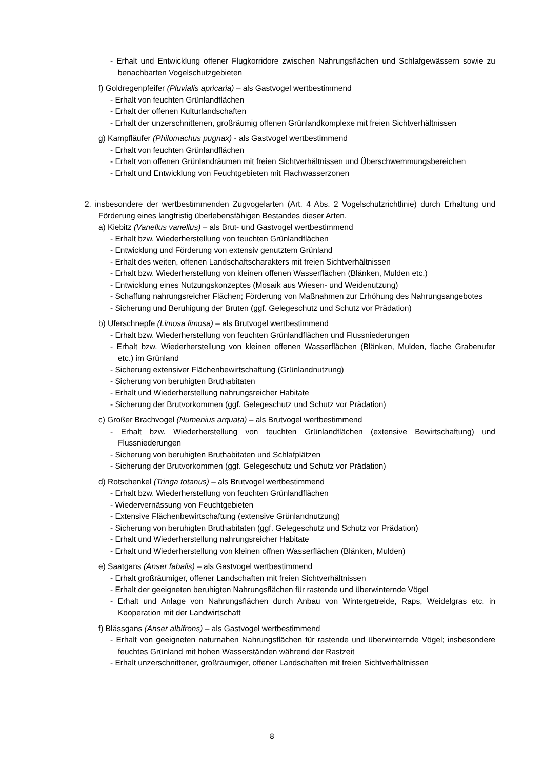- Erhalt und Entwicklung offener Flugkorridore zwischen Nahrungsflächen und Schlafgewässern sowie zu benachbarten Vogelschutzgebieten
f) Goldregenpfeifer (Pluvialis apricaria) – als Gastvogel wertbestimmend
- Erhalt von feuchten Grünlandflächen
- Erhalt der offenen Kulturlandschaften
- Erhalt der unzerschnittenen, großräumig offenen Grünlandkomplexe mit freien Sichtverhältnissen
g) Kampfläufer (Philomachus pugnax) - als Gastvogel wertbestimmend
- Erhalt von feuchten Grünlandflächen
- Erhalt von offenen Grünlandräumen mit freien Sichtverhältnissen und Überschwemmungsbereichen
- Erhalt und Entwicklung von Feuchtgebieten mit Flachwasserzonen
2. insbesondere der wertbestimmenden Zugvogelarten (Art. 4 Abs. 2 Vogelschutzrichtlinie) durch Erhaltung und Förderung eines langfristig überlebensfähigen Bestandes dieser Arten.
a) Kiebitz (Vanellus vanellus) – als Brut- und Gastvogel wertbestimmend
- Erhalt bzw. Wiederherstellung von feuchten Grünlandflächen
- Entwicklung und Förderung von extensiv genutztem Grünland
- Erhalt des weiten, offenen Landschaftscharakters mit freien Sichtverhältnissen
- Erhalt bzw. Wiederherstellung von kleinen offenen Wasserflächen (Blänken, Mulden etc.)
- Entwicklung eines Nutzungskonzeptes (Mosaik aus Wiesen- und Weidenutzung)
- Schaffung nahrungsreicher Flächen; Förderung von Maßnahmen zur Erhöhung des Nahrungsangebotes
- Sicherung und Beruhigung der Bruten (ggf. Gelegeschutz und Schutz vor Prädation)
b) Uferschnepfe (Limosa limosa) – als Brutvogel wertbestimmend
- Erhalt bzw. Wiederherstellung von feuchten Grünlandflächen und Flussniederungen
- Erhalt bzw. Wiederherstellung von kleinen offenen Wasserflächen (Blänken, Mulden, flache Grabenufer etc.) im Grünland
- Sicherung extensiver Flächenbewirtschaftung (Grünlandnutzung)
- Sicherung von beruhigten Bruthabitaten
- Erhalt und Wiederherstellung nahrungsreicher Habitate
- Sicherung der Brutvorkommen (ggf. Gelegeschutz und Schutz vor Prädation)
c) Großer Brachvogel (Numenius arquata) – als Brutvogel wertbestimmend
- Erhalt bzw. Wiederherstellung von feuchten Grünlandflächen (extensive Bewirtschaftung) und Flussniederungen
- Sicherung von beruhigten Bruthabitaten und Schlafplätzen
- Sicherung der Brutvorkommen (ggf. Gelegeschutz und Schutz vor Prädation)
d) Rotschenkel (Tringa totanus) – als Brutvogel wertbestimmend
- Erhalt bzw. Wiederherstellung von feuchten Grünlandflächen
- Wiedervernässung von Feuchtgebieten
- Extensive Flächenbewirtschaftung (extensive Grünlandnutzung)
- Sicherung von beruhigten Bruthabitaten (ggf. Gelegeschutz und Schutz vor Prädation)
- Erhalt und Wiederherstellung nahrungsreicher Habitate
- Erhalt und Wiederherstellung von kleinen offnen Wasserflächen (Blänken, Mulden)
e) Saatgans (Anser fabalis) – als Gastvogel wertbestimmend
- Erhalt großräumiger, offener Landschaften mit freien Sichtverhältnissen
- Erhalt der geeigneten beruhigten Nahrungsflächen für rastende und überwinternde Vögel
- Erhalt und Anlage von Nahrungsflächen durch Anbau von Wintergetreide, Raps, Weidelgras etc. in Kooperation mit der Landwirtschaft
f) Blässgans (Anser albifrons) – als Gastvogel wertbestimmend
- Erhalt von geeigneten naturnahen Nahrungsflächen für rastende und überwinternde Vögel; insbesondere feuchtes Grünland mit hohen Wasserständen während der Rastzeit
- Erhalt unzerschnittener, großräumiger, offener Landschaften mit freien Sichtverhältnissen
8